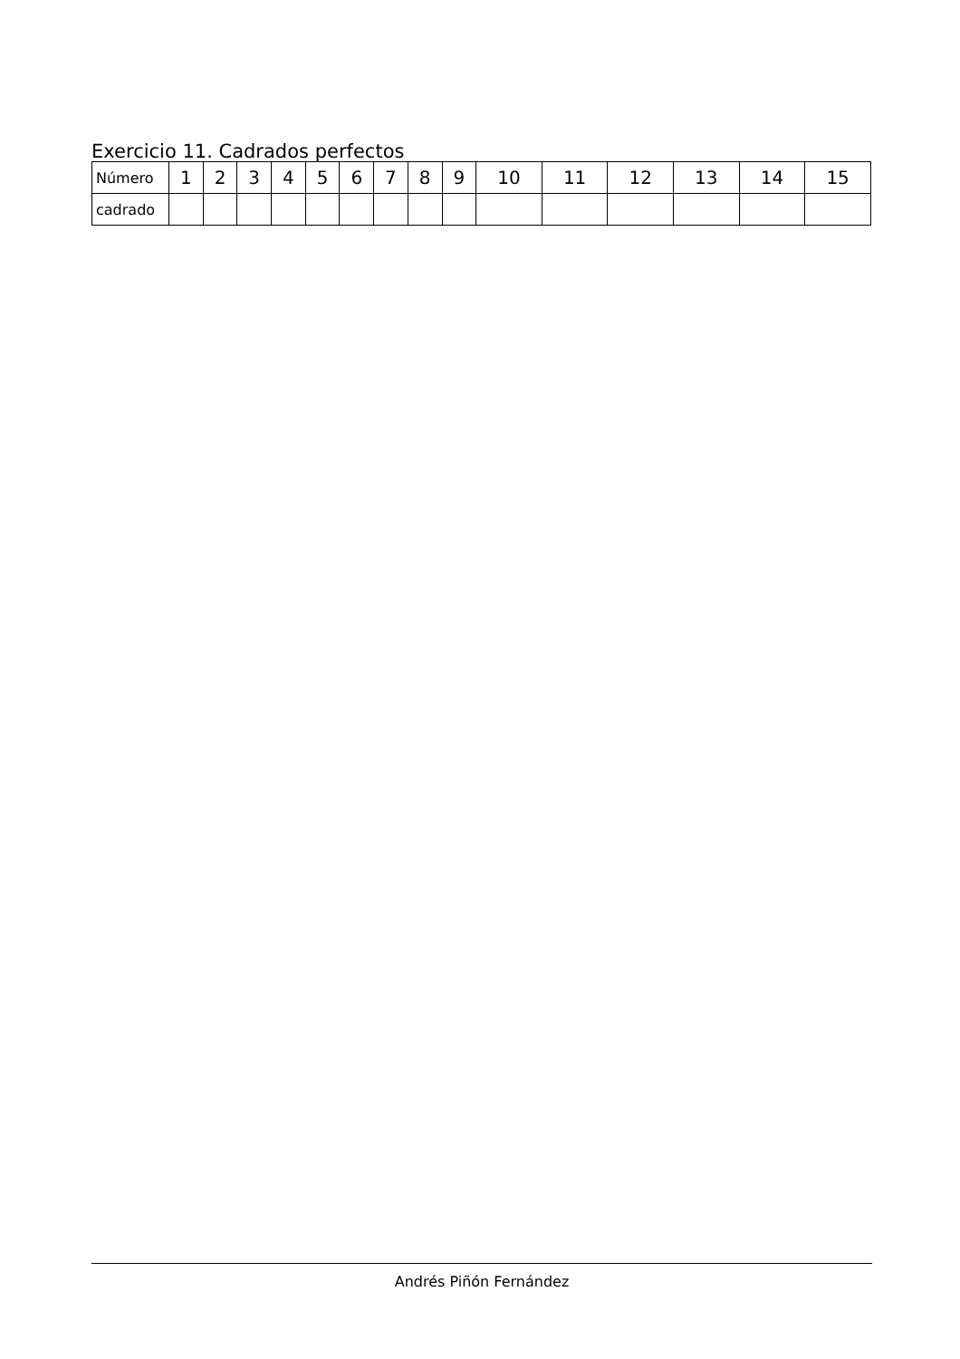Exercicio 11. Cadrados perfectos
| Número | 1 | 2 | 3 | 4 | 5 | 6 | 7 | 8 | 9 | 10 | 11 | 12 | 13 | 14 | 15 |
| cadrado | | | | | | | | | | | | | | | |
Andrés Piñón Fernández